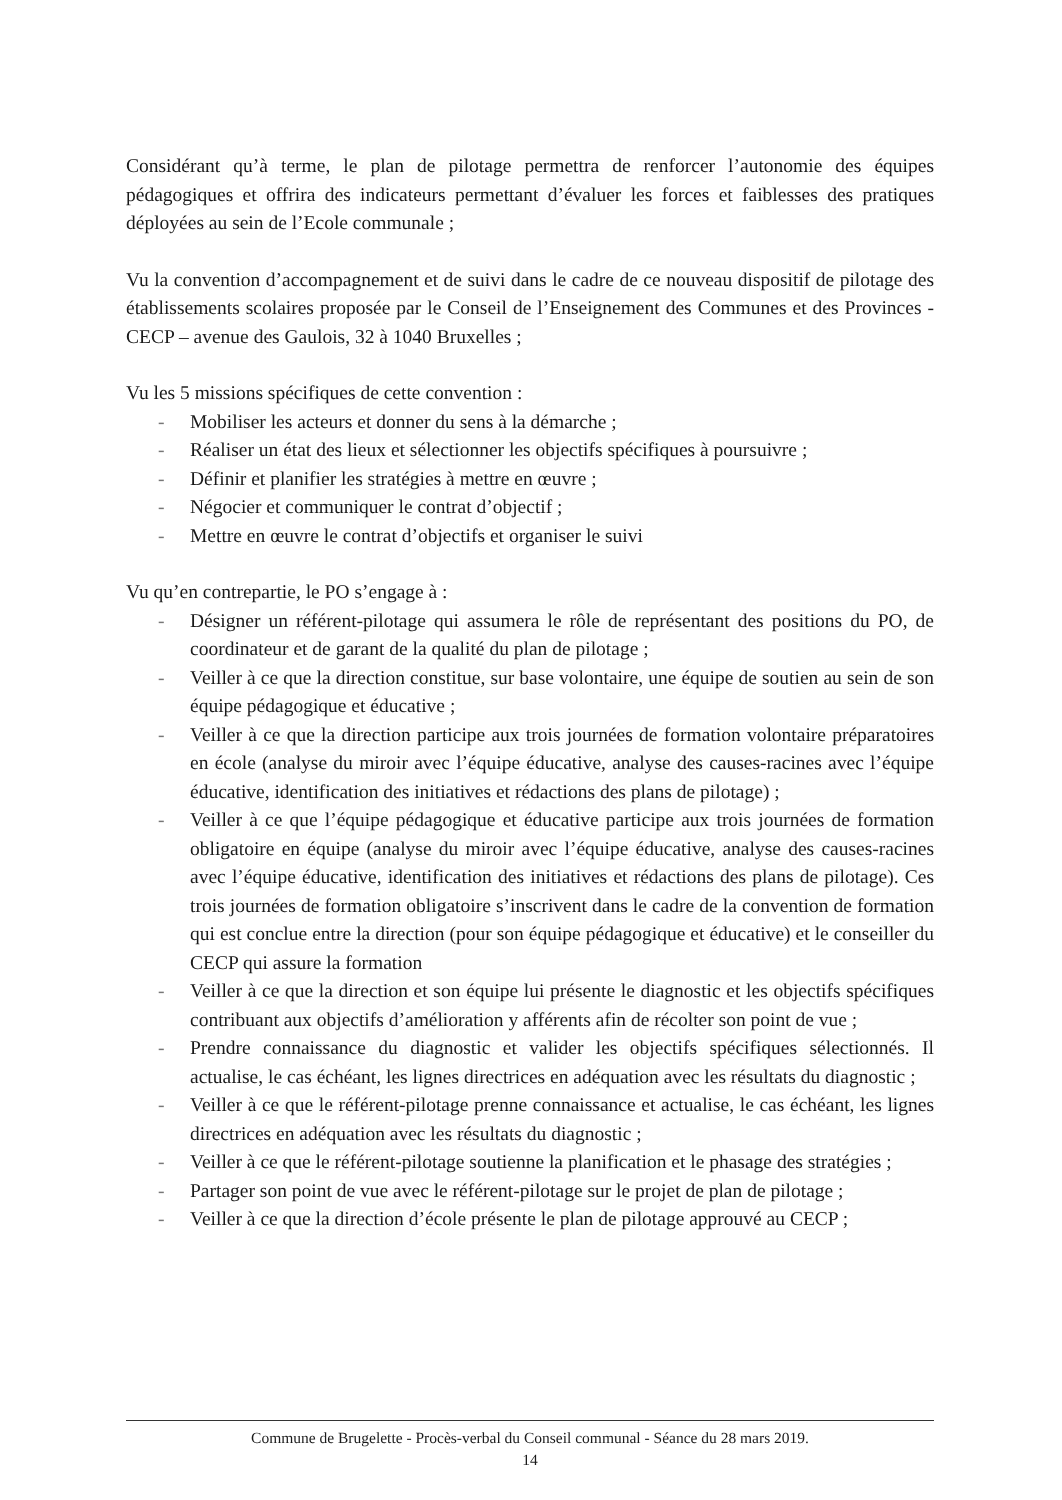Considérant qu’à terme, le plan de pilotage permettra de renforcer l’autonomie des équipes pédagogiques et offrira des indicateurs permettant d’évaluer les forces et faiblesses des pratiques déployées au sein de l’Ecole communale ;
Vu la convention d’accompagnement et de suivi dans le cadre de ce nouveau dispositif de pilotage des établissements scolaires proposée par le Conseil de l’Enseignement des Communes et des Provinces - CECP – avenue des Gaulois, 32 à 1040 Bruxelles ;
Vu les 5 missions spécifiques de cette convention :
- Mobiliser les acteurs et donner du sens à la démarche ;
- Réaliser un état des lieux et sélectionner les objectifs spécifiques à poursuivre ;
- Définir et planifier les stratégies à mettre en œuvre ;
- Négocier et communiquer le contrat d’objectif ;
- Mettre en œuvre le contrat d’objectifs et organiser le suivi
Vu qu’en contrepartie, le PO s’engage à :
- Désigner un référent-pilotage qui assumera le rôle de représentant des positions du PO, de coordinateur et de garant de la qualité du plan de pilotage ;
- Veiller à ce que la direction constitue, sur base volontaire, une équipe de soutien au sein de son équipe pédagogique et éducative ;
- Veiller à ce que la direction participe aux trois journées de formation volontaire préparatoires en école (analyse du miroir avec l’équipe éducative, analyse des causes-racines avec l’équipe éducative, identification des initiatives et rédactions des plans de pilotage) ;
- Veiller à ce que l’équipe pédagogique et éducative participe aux trois journées de formation obligatoire en équipe (analyse du miroir avec l’équipe éducative, analyse des causes-racines avec l’équipe éducative, identification des initiatives et rédactions des plans de pilotage). Ces trois journées de formation obligatoire s’inscrivent dans le cadre de la convention de formation qui est conclue entre la direction (pour son équipe pédagogique et éducative) et le conseiller du CECP qui assure la formation
- Veiller à ce que la direction et son équipe lui présente le diagnostic et les objectifs spécifiques contribuant aux objectifs d’amélioration y afférents afin de récolter son point de vue ;
- Prendre connaissance du diagnostic et valider les objectifs spécifiques sélectionnés. Il actualise, le cas échéant, les lignes directrices en adéquation avec les résultats du diagnostic ;
- Veiller à ce que le référent-pilotage prenne connaissance et actualise, le cas échéant, les lignes directrices en adéquation avec les résultats du diagnostic ;
- Veiller à ce que le référent-pilotage soutienne la planification et le phasage des stratégies ;
- Partager son point de vue avec le référent-pilotage sur le projet de plan de pilotage ;
- Veiller à ce que la direction d’école présente le plan de pilotage approuvé au CECP ;
Commune de Brugelette - Procès-verbal du Conseil communal - Séance du 28 mars 2019.
14